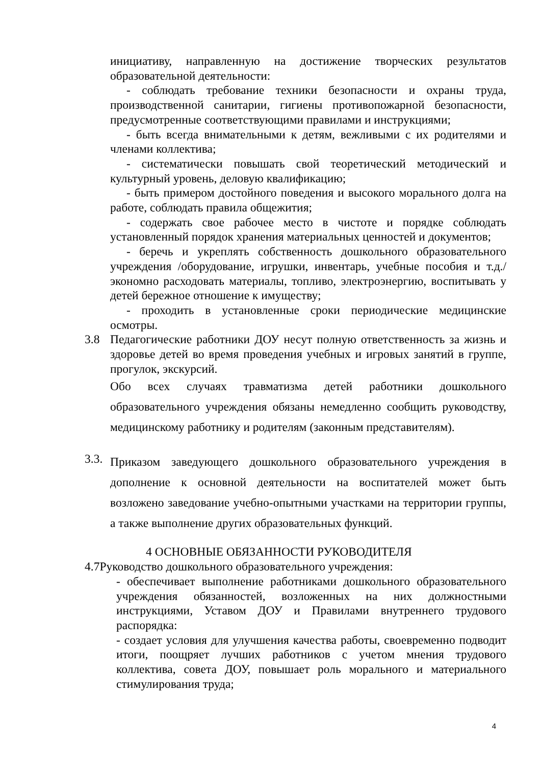инициативу, направленную на достижение творческих результатов образовательной деятельности:
- соблюдать требование техники безопасности и охраны труда, производственной санитарии, гигиены противопожарной безопасности, предусмотренные соответствующими правилами и инструкциями;
- быть всегда внимательными к детям, вежливыми с их родителями и членами коллектива;
- систематически повышать свой теоретический методический и культурный уровень, деловую квалификацию;
- быть примером достойного поведения и высокого морального долга на работе, соблюдать правила общежития;
- содержать свое рабочее место в чистоте и порядке соблюдать установленный порядок хранения материальных ценностей и документов;
- беречь и укреплять собственность дошкольного образовательного учреждения /оборудование, игрушки, инвентарь, учебные пособия и т.д./ экономно расходовать материалы, топливо, электроэнергию, воспитывать у детей бережное отношение к имуществу;
- проходить в установленные сроки периодические медицинские осмотры.
3.8 Педагогические работники ДОУ несут полную ответственность за жизнь и здоровье детей во время проведения учебных и игровых занятий в группе, прогулок, экскурсий.
Обо всех случаях травматизма детей работники дошкольного образовательного учреждения обязаны немедленно сообщить руководству, медицинскому работнику и родителям (законным представителям).
3.3.
Приказом заведующего дошкольного образовательного учреждения в дополнение к основной деятельности на воспитателей может быть возложено заведование учебно-опытными участками на территории группы, а также выполнение других образовательных функций.
4 ОСНОВНЫЕ ОБЯЗАННОСТИ РУКОВОДИТЕЛЯ
4.7Руководство дошкольного образовательного учреждения:
- обеспечивает выполнение работниками дошкольного образовательного учреждения обязанностей, возложенных на них должностными инструкциями, Уставом ДОУ и Правилами внутреннего трудового распорядка:
- создает условия для улучшения качества работы, своевременно подводит итоги, поощряет лучших работников с учетом мнения трудового коллектива, совета ДОУ, повышает роль морального и материального стимулирования труда;
4